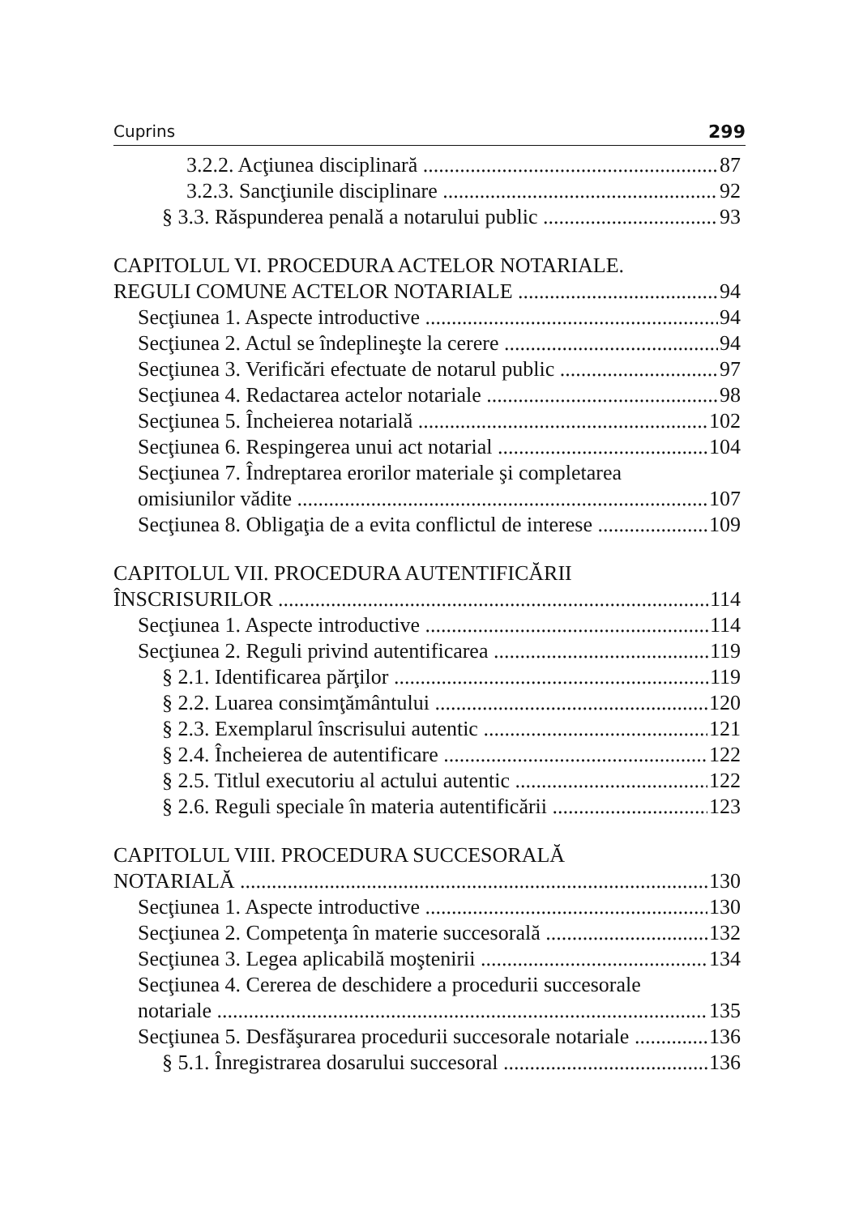Cuprins 299
3.2.2. Acţiunea disciplinară 87
3.2.3. Sancţiunile disciplinare 92
§ 3.3. Răspunderea penală a notarului public 93
CAPITOLUL VI. PROCEDURA ACTELOR NOTARIALE.
REGULI COMUNE ACTELOR NOTARIALE 94
Secţiunea 1. Aspecte introductive 94
Secţiunea 2. Actul se îndeplineşte la cerere 94
Secţiunea 3. Verificări efectuate de notarul public 97
Secţiunea 4. Redactarea actelor notariale 98
Secţiunea 5. Încheierea notarială 102
Secţiunea 6. Respingerea unui act notarial 104
Secţiunea 7. Îndreptarea erorilor materiale şi completarea
omisiunilor vădite 107
Secţiunea 8. Obligaţia de a evita conflictul de interese 109
CAPITOLUL VII. PROCEDURA AUTENTIFICĂRII
ÎNSCRISURILOR 114
Secţiunea 1. Aspecte introductive 114
Secţiunea 2. Reguli privind autentificarea 119
§ 2.1. Identificarea părţilor 119
§ 2.2. Luarea consimţământului 120
§ 2.3. Exemplarul înscrisului autentic 121
§ 2.4. Încheierea de autentificare 122
§ 2.5. Titlul executoriu al actului autentic 122
§ 2.6. Reguli speciale în materia autentificării 123
CAPITOLUL VIII. PROCEDURA SUCCESORALĂ
NOTARIALĂ 130
Secţiunea 1. Aspecte introductive 130
Secţiunea 2. Competenţa în materie succesorală 132
Secţiunea 3. Legea aplicabilă moştenirii 134
Secţiunea 4. Cererea de deschidere a procedurii succesorale
notariale 135
Secţiunea 5. Desfăşurarea procedurii succesorale notariale 136
§ 5.1. Înregistrarea dosarului succesoral 136